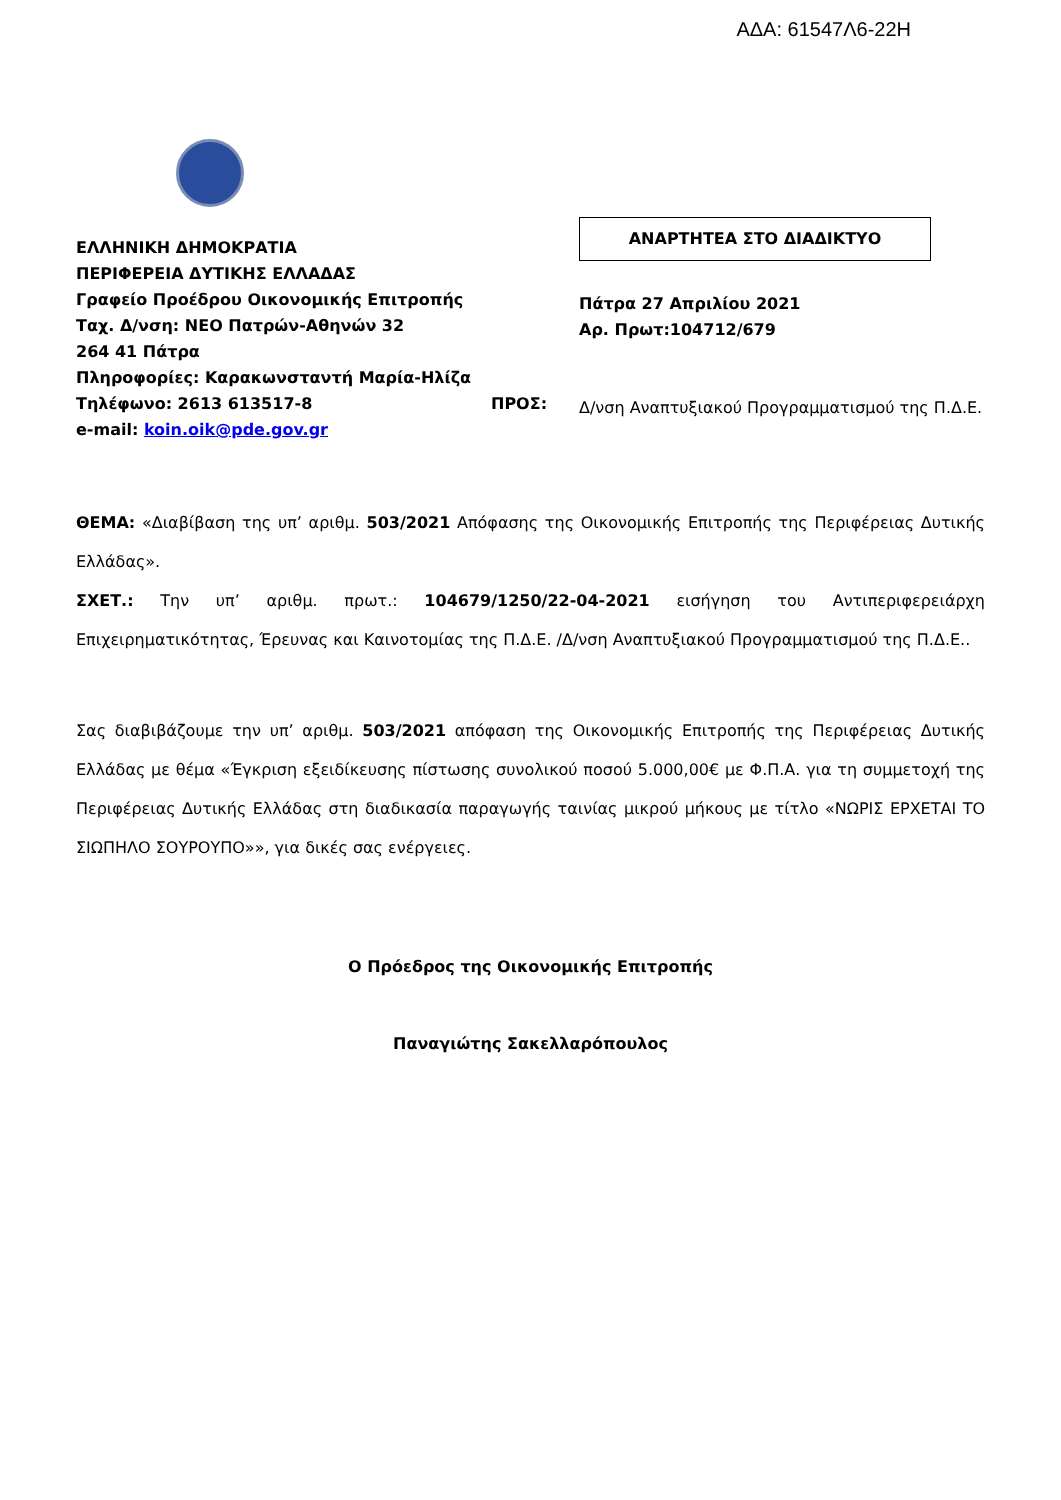ΑΔΑ: 61547Λ6-22Η
ΕΛΛΗΝΙΚΗ ΔΗΜΟΚΡΑΤΙΑ
ΠΕΡΙΦΕΡΕΙΑ ΔΥΤΙΚΗΣ ΕΛΛΑΔΑΣ
Γραφείο Προέδρου Οικονομικής Επιτροπής
Ταχ. Δ/νση: ΝΕΟ Πατρών-Αθηνών 32
264 41 Πάτρα
Πληροφορίες: Καρακωνσταντή Μαρία-Ηλίζα
Τηλέφωνο: 2613 613517-8
e-mail: koin.oik@pde.gov.gr
ΠΡΟΣ:
ΑΝΑΡΤΗΤΕΑ ΣΤΟ ΔΙΑΔΙΚΤΥΟ
Πάτρα 27 Απριλίου 2021
Αρ. Πρωτ:104712/679
Δ/νση Αναπτυξιακού Προγραμματισμού της Π.Δ.Ε.
ΘΕΜΑ: «Διαβίβαση της υπ’ αριθμ. 503/2021 Απόφασης της Οικονομικής Επιτροπής της Περιφέρειας Δυτικής Ελλάδας».
ΣΧΕΤ.: Την υπ’ αριθμ. πρωτ.: 104679/1250/22-04-2021 εισήγηση του Αντιπεριφερειάρχη Επιχειρηματικότητας, Έρευνας και Καινοτομίας της Π.Δ.Ε. /Δ/νση Αναπτυξιακού Προγραμματισμού της Π.Δ.Ε..
Σας διαβιβάζουμε την υπ’ αριθμ. 503/2021 απόφαση της Οικονομικής Επιτροπής της Περιφέρειας Δυτικής Ελλάδας με θέμα «Έγκριση εξειδίκευσης πίστωσης συνολικού ποσού 5.000,00€ με Φ.Π.Α. για τη συμμετοχή της Περιφέρειας Δυτικής Ελλάδας στη διαδικασία παραγωγής ταινίας μικρού μήκους με τίτλο «ΝΩΡΙΣ ΕΡΧΕΤΑΙ ΤΟ ΣΙΩΠΗΛΟ ΣΟΥΡΟΥΠΟ»», για δικές σας ενέργειες.
Ο Πρόεδρος της Οικονομικής Επιτροπής
Παναγιώτης Σακελλαρόπουλος